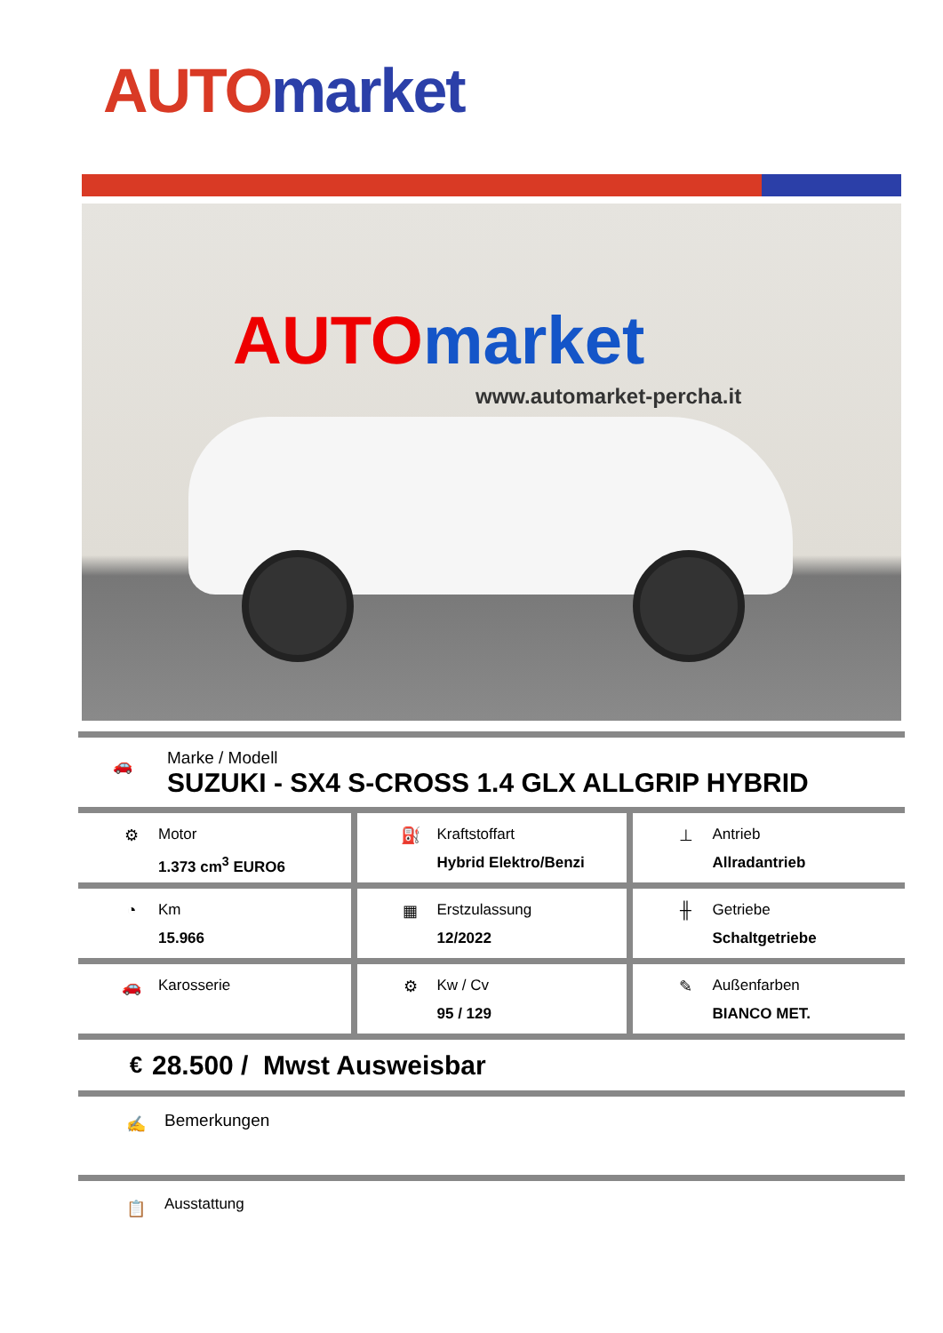AUTO market
AUTO market
www.automarket-percha.it
🚗
Marke / Modell
SUZUKI - SX4 S-CROSS 1.4 GLX ALLGRIP HYBRID
| ⚙ Motor 1.373 cm<sup>3</sup> EURO6 | ⛽ Kraftstoffart Hybrid Elektro/Benzi | ⊥ Antrieb Allradantrieb |
| ◔ Km 15.966 | ▦ Erstzulassung 12/2022 | ╫ Getriebe Schaltgetriebe |
| 🚗 Karosserie | ⚙ Kw / Cv 95 / 129 | ✎ Außenfarben BIANCO MET. |
€
28.500 / Mwst Ausweisbar
✍
Bemerkungen
📋
Ausstattung